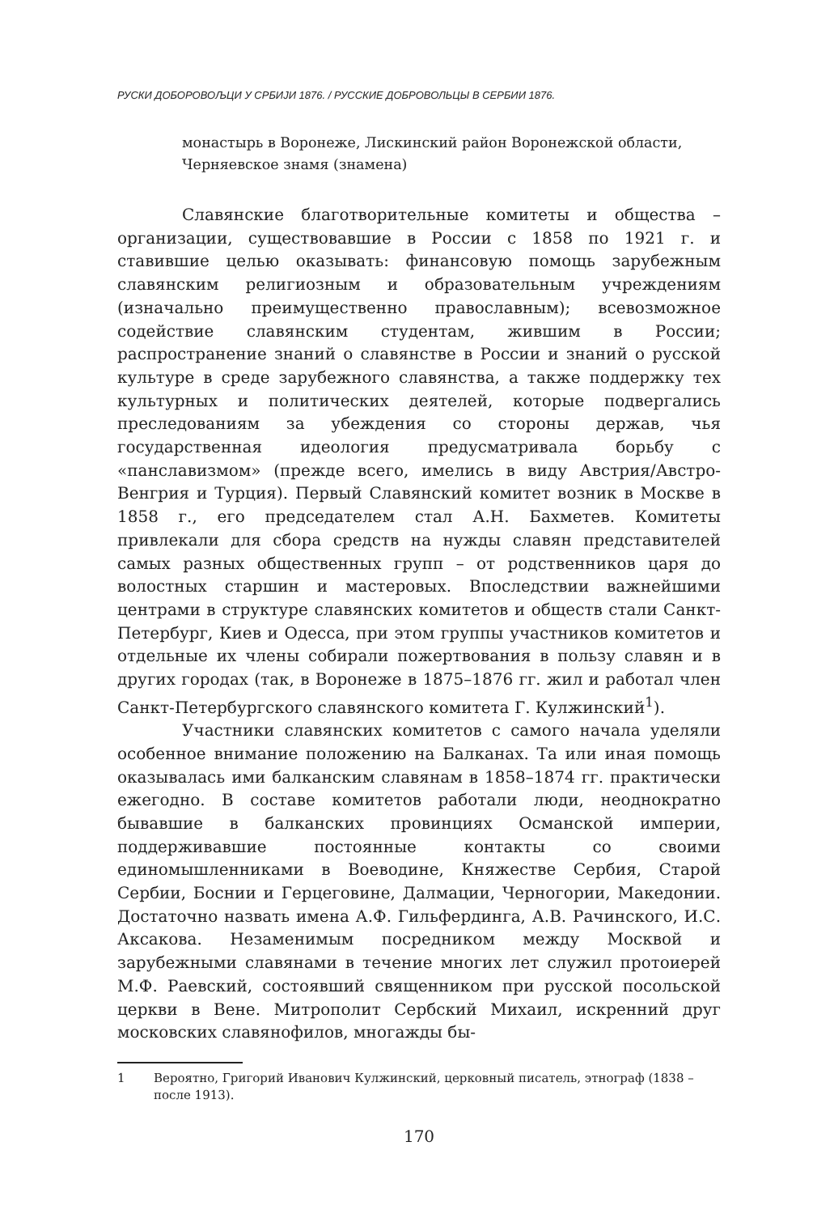РУСКИ ДОБОРОВОЉЦИ У СРБИЈИ 1876. / РУССКИЕ ДОБРОВОЛЬЦЫ В СЕРБИИ 1876.
монастырь в Воронеже, Лискинский район Воронежской области, Черняевское знамя (знамена)
Славянские благотворительные комитеты и общества – организации, существовавшие в России с 1858 по 1921 г. и ставившие целью оказывать: финансовую помощь зарубежным славянским религиозным и образовательным учреждениям (изначально преимущественно православным); всевозможное содействие славянским студентам, жившим в России; распространение знаний о славянстве в России и знаний о русской культуре в среде зарубежного славянства, а также поддержку тех культурных и политических деятелей, которые подвергались преследованиям за убеждения со стороны держав, чья государственная идеология предусматривала борьбу с «панславизмом» (прежде всего, имелись в виду Австрия/Австро-Венгрия и Турция). Первый Славянский комитет возник в Москве в 1858 г., его председателем стал А.Н. Бахметев. Комитеты привлекали для сбора средств на нужды славян представителей самых разных общественных групп – от родственников царя до волостных старшин и мастеровых. Впоследствии важнейшими центрами в структуре славянских комитетов и обществ стали Санкт-Петербург, Киев и Одесса, при этом группы участников комитетов и отдельные их члены собирали пожертвования в пользу славян и в других городах (так, в Воронеже в 1875–1876 гг. жил и работал член Санкт-Петербургского славянского комитета Г. Кулжинский<sup>1</sup>).
Участники славянских комитетов с самого начала уделяли особенное внимание положению на Балканах. Та или иная помощь оказывалась ими балканским славянам в 1858–1874 гг. практически ежегодно. В составе комитетов работали люди, неоднократно бывавшие в балканских провинциях Османской империи, поддерживавшие постоянные контакты со своими единомышленниками в Воеводине, Княжестве Сербия, Старой Сербии, Боснии и Герцеговине, Далмации, Черногории, Македонии. Достаточно назвать имена А.Ф. Гильфердинга, А.В. Рачинского, И.С. Аксакова. Незаменимым посредником между Москвой и зарубежными славянами в течение многих лет служил протоиерей М.Ф. Раевский, состоявший священником при русской посольской церкви в Вене. Митрополит Сербский Михаил, искренний друг московских славянофилов, многажды бы-
1 Вероятно, Григорий Иванович Кулжинский, церковный писатель, этнограф (1838 – после 1913).
170